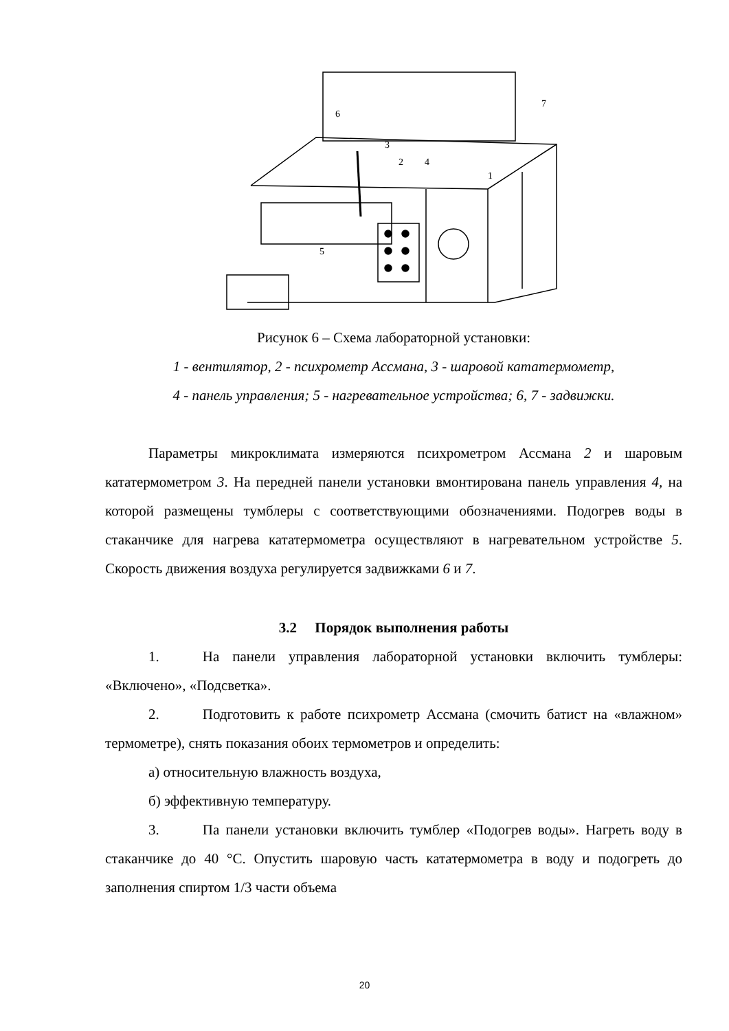6
7
3
2
4
1
5
Рисунок 6 – Схема лабораторной установки:
1 - вентилятор, 2 - психрометр Ассмана, 3 - шаровой кататермометр,
4 - панель управления; 5 - нагревательное устройства; 6, 7 - задвижки.
Параметры микроклимата измеряются психрометром Ассмана 2 и шаровым кататермометром 3. На передней панели установки вмонтирована панель управления 4, на которой размещены тумблеры с соответствующими обозначениями. Подогрев воды в стаканчике для нагрева кататермометра осуществляют в нагревательном устройстве 5. Скорость движения воздуха регулируется задвижками 6 и 7.
3.2 Порядок выполнения работы
1. На панели управления лабораторной установки включить тумблеры: «Включено», «Подсветка».
2. Подготовить к работе психрометр Ассмана (смочить батист на «влажном» термометре), снять показания обоих термометров и определить:
а) относительную влажность воздуха,
б) эффективную температуру.
3. Па панели установки включить тумблер «Подогрев воды». Нагреть воду в стаканчике до 40 °С. Опустить шаровую часть кататермометра в воду и подогреть до заполнения спиртом 1/3 части объема
20